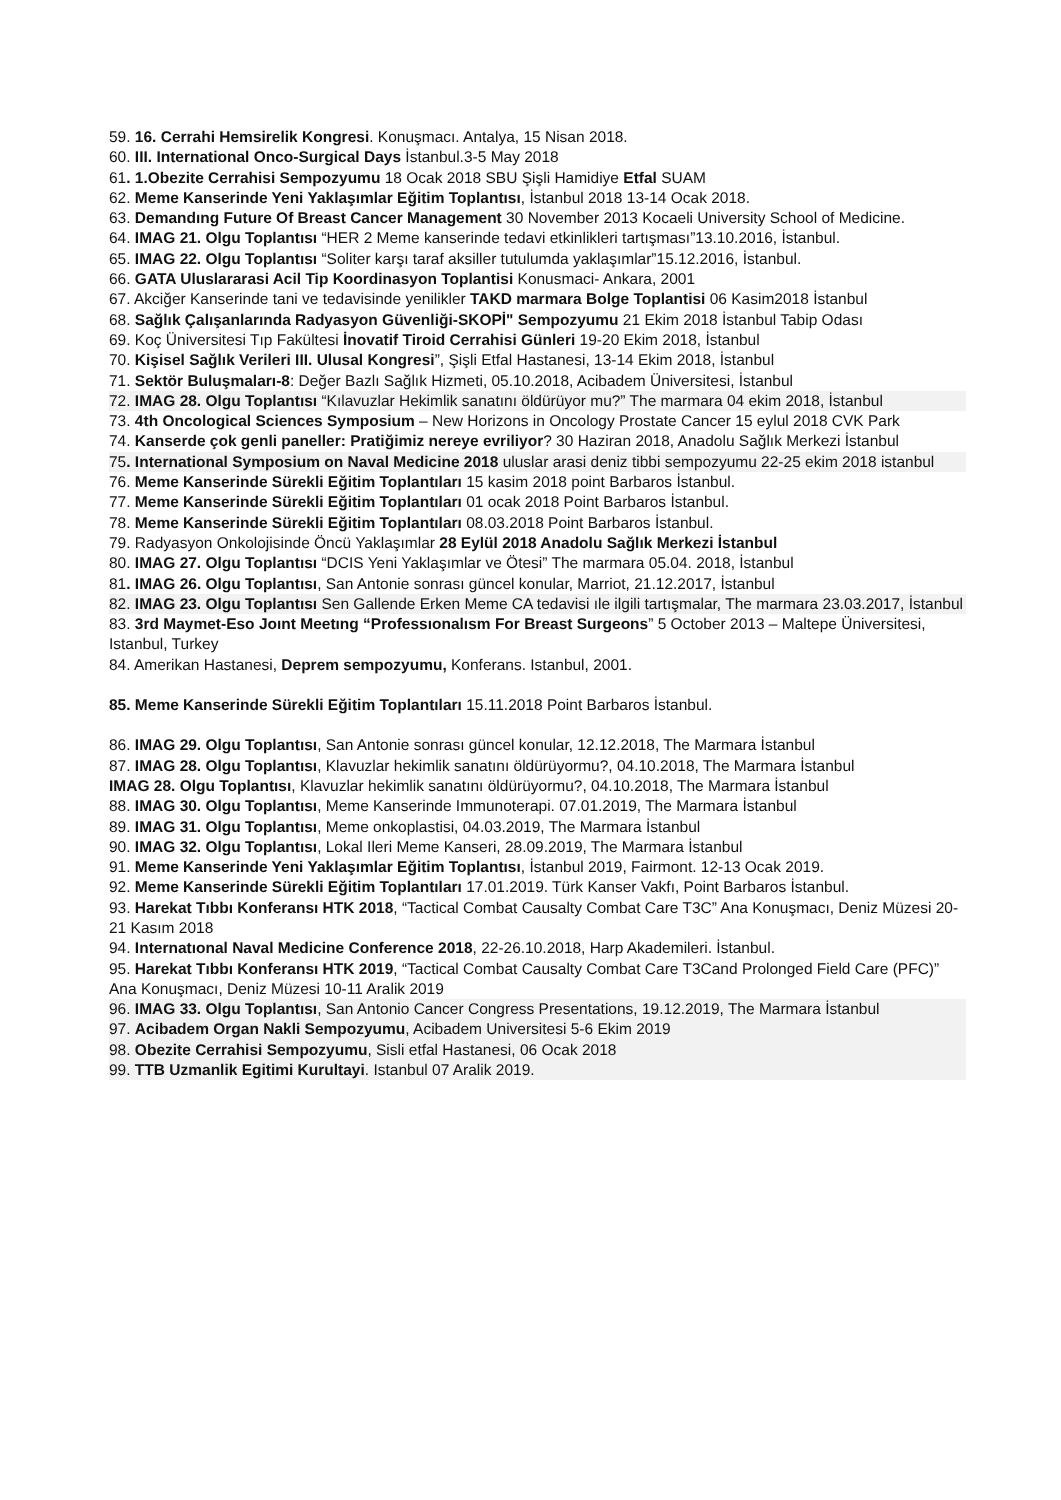59. 16. Cerrahi Hemsirelik Kongresi. Konuşmacı. Antalya, 15 Nisan 2018.
60. III. International Onco-Surgical Days İstanbul.3-5 May 2018
61. 1.Obezite Cerrahisi Sempozyumu 18 Ocak 2018 SBU Şişli Hamidiye Etfal SUAM
62. Meme Kanserinde Yeni Yaklaşımlar Eğitim Toplantısı, İstanbul 2018 13-14 Ocak 2018.
63. Demandıng Future Of Breast Cancer Management 30 November 2013 Kocaeli University School of Medicine.
64. IMAG 21. Olgu Toplantısı “HER 2 Meme kanserinde tedavi etkinlikleri tartışması”13.10.2016, İstanbul.
65. IMAG 22. Olgu Toplantısı “Soliter karşı taraf aksiller tutulumda yaklaşımlar”15.12.2016, İstanbul.
66. GATA Uluslararasi Acil Tip Koordinasyon Toplantisi Konusmaci- Ankara, 2001
67. Akciğer Kanserinde tani ve tedavisinde yenilikler TAKD marmara Bolge Toplantisi 06 Kasim2018 İstanbul
68. Sağlık Çalışanlarında Radyasyon Güvenliği-SKOPİ" Sempozyumu 21 Ekim 2018 İstanbul Tabip Odası
69. Koç Üniversitesi Tıp Fakültesi İnovatif Tiroid Cerrahisi Günleri 19-20 Ekim 2018, İstanbul
70. Kişisel Sağlık Verileri III. Ulusal Kongresi”, Şişli Etfal Hastanesi, 13-14 Ekim 2018, İstanbul
71. Sektör Buluşmaları-8: Değer Bazlı Sağlık Hizmeti, 05.10.2018, Acibadem Üniversitesi, İstanbul
72. IMAG 28. Olgu Toplantısı “Kılavuzlar Hekimlik sanatını öldürüyor mu?” The marmara 04 ekim 2018, İstanbul
73. 4th Oncological Sciences Symposium – New Horizons in Oncology Prostate Cancer 15 eylul 2018 CVK Park
74. Kanserde çok genli paneller: Pratiğimiz nereye evriliyor? 30 Haziran 2018, Anadolu Sağlık Merkezi İstanbul
75. International Symposium on Naval Medicine 2018 uluslar arasi deniz tibbi sempozyumu 22-25 ekim 2018 istanbul
76. Meme Kanserinde Sürekli Eğitim Toplantıları 15 kasim 2018 point Barbaros İstanbul.
77. Meme Kanserinde Sürekli Eğitim Toplantıları 01 ocak 2018 Point Barbaros İstanbul.
78. Meme Kanserinde Sürekli Eğitim Toplantıları 08.03.2018 Point Barbaros İstanbul.
79. Radyasyon Onkolojisinde Öncü Yaklaşımlar 28 Eylül 2018 Anadolu Sağlık Merkezi İstanbul
80. IMAG 27. Olgu Toplantısı “DCIS Yeni Yaklaşımlar ve Ötesi” The marmara 05.04. 2018, İstanbul
81. IMAG 26. Olgu Toplantısı, San Antonie sonrası güncel konular, Marriot, 21.12.2017, İstanbul
82. IMAG 23. Olgu Toplantısı Sen Gallende Erken Meme CA tedavisi ıle ilgili tartışmalar, The marmara 23.03.2017, İstanbul
83. 3rd Maymet-Eso Joınt Meetıng “Professıonalısm For Breast Surgeons” 5 October 2013 – Maltepe Üniversitesi, Istanbul, Turkey
84. Amerikan Hastanesi, Deprem sempozyumu, Konferans. Istanbul, 2001.
85. Meme Kanserinde Sürekli Eğitim Toplantıları 15.11.2018 Point Barbaros İstanbul.
86. IMAG 29. Olgu Toplantısı, San Antonie sonrası güncel konular, 12.12.2018, The Marmara İstanbul
87. IMAG 28. Olgu Toplantısı, Klavuzlar hekimlik sanatını öldürüyormu?, 04.10.2018, The Marmara İstanbul
IMAG 28. Olgu Toplantısı, Klavuzlar hekimlik sanatını öldürüyormu?, 04.10.2018, The Marmara İstanbul
88. IMAG 30. Olgu Toplantısı, Meme Kanserinde Immunoterapi. 07.01.2019, The Marmara İstanbul
89. IMAG 31. Olgu Toplantısı, Meme onkoplastisi, 04.03.2019, The Marmara İstanbul
90. IMAG 32. Olgu Toplantısı, Lokal Ileri Meme Kanseri, 28.09.2019, The Marmara İstanbul
91. Meme Kanserinde Yeni Yaklaşımlar Eğitim Toplantısı, İstanbul 2019, Fairmont. 12-13 Ocak 2019.
92. Meme Kanserinde Sürekli Eğitim Toplantıları 17.01.2019. Türk Kanser Vakfı, Point Barbaros İstanbul.
93. Harekat Tıbbı Konferansı HTK 2018, “Tactical Combat Causalty Combat Care T3C” Ana Konuşmacı, Deniz Müzesi 20-21 Kasım 2018
94. Internatıonal Naval Medicine Conference 2018, 22-26.10.2018, Harp Akademileri. İstanbul.
95. Harekat Tıbbı Konferansı HTK 2019, “Tactical Combat Causalty Combat Care T3Cand Prolonged Field Care (PFC)” Ana Konuşmacı, Deniz Müzesi 10-11 Aralik 2019
96. IMAG 33. Olgu Toplantısı, San Antonio Cancer Congress Presentations, 19.12.2019, The Marmara İstanbul
97. Acibadem Organ Nakli Sempozyumu, Acibadem Universitesi 5-6 Ekim 2019
98. Obezite Cerrahisi Sempozyumu, Sisli etfal Hastanesi, 06 Ocak 2018
99. TTB Uzmanlik Egitimi Kurultayi. Istanbul 07 Aralik 2019.